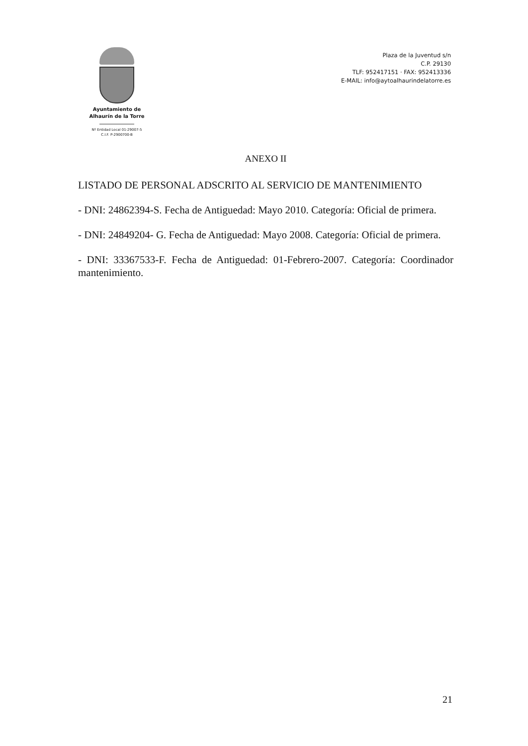Ayuntamiento de
Alhaurín de la Torre
Nº Entidad Local 01-29007-5
C.I.F. P-2900700-B
Plaza de la Juventud s/n
C.P. 29130
TLF: 952417151 · FAX: 952413336
E-MAIL: info@aytoalhaurindelatorre.es
ANEXO II
LISTADO DE PERSONAL ADSCRITO AL SERVICIO DE MANTENIMIENTO
- DNI: 24862394-S. Fecha de Antiguedad: Mayo 2010. Categoría: Oficial de primera.
- DNI: 24849204- G. Fecha de Antiguedad: Mayo 2008. Categoría: Oficial de primera.
- DNI: 33367533-F. Fecha de Antiguedad: 01-Febrero-2007. Categoría: Coordinador mantenimiento.
21